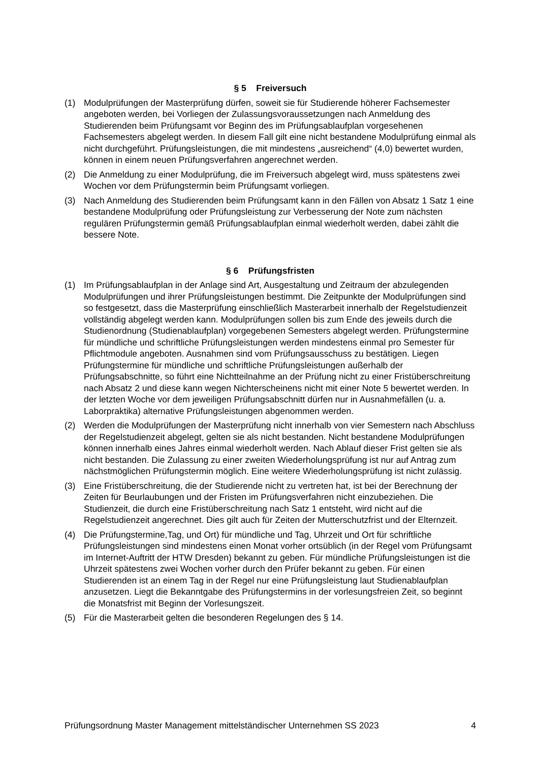§ 5 Freiversuch
(1) Modulprüfungen der Masterprüfung dürfen, soweit sie für Studierende höherer Fachsemester angeboten werden, bei Vorliegen der Zulassungsvoraussetzungen nach Anmeldung des Studierenden beim Prüfungsamt vor Beginn des im Prüfungsablaufplan vorgesehenen Fachsemesters abgelegt werden. In diesem Fall gilt eine nicht bestandene Modulprüfung einmal als nicht durchgeführt. Prüfungsleistungen, die mit mindestens „ausreichend“ (4,0) bewertet wurden, können in einem neuen Prüfungsverfahren angerechnet werden.
(2) Die Anmeldung zu einer Modulprüfung, die im Freiversuch abgelegt wird, muss spätestens zwei Wochen vor dem Prüfungstermin beim Prüfungsamt vorliegen.
(3) Nach Anmeldung des Studierenden beim Prüfungsamt kann in den Fällen von Absatz 1 Satz 1 eine bestandene Modulprüfung oder Prüfungsleistung zur Verbesserung der Note zum nächsten regulären Prüfungstermin gemäß Prüfungsablaufplan einmal wiederholt werden, dabei zählt die bessere Note.
§ 6 Prüfungsfristen
(1) Im Prüfungsablaufplan in der Anlage sind Art, Ausgestaltung und Zeitraum der abzulegenden Modulprüfungen und ihrer Prüfungsleistungen bestimmt. Die Zeitpunkte der Modulprüfungen sind so festgesetzt, dass die Masterprüfung einschließlich Masterarbeit innerhalb der Regelstudienzeit vollständig abgelegt werden kann. Modulprüfungen sollen bis zum Ende des jeweils durch die Studienordnung (Studienablaufplan) vorgegebenen Semesters abgelegt werden. Prüfungstermine für mündliche und schriftliche Prüfungsleistungen werden mindestens einmal pro Semester für Pflichtmodule angeboten. Ausnahmen sind vom Prüfungsausschuss zu bestätigen. Liegen Prüfungstermine für mündliche und schriftliche Prüfungsleistungen außerhalb der Prüfungsabschnitte, so führt eine Nichtteilnahme an der Prüfung nicht zu einer Fristüberschreitung nach Absatz 2 und diese kann wegen Nichterscheinens nicht mit einer Note 5 bewertet werden. In der letzten Woche vor dem jeweiligen Prüfungsabschnitt dürfen nur in Ausnahmefällen (u. a. Laborpraktika) alternative Prüfungsleistungen abgenommen werden.
(2) Werden die Modulprüfungen der Masterprüfung nicht innerhalb von vier Semestern nach Abschluss der Regelstudienzeit abgelegt, gelten sie als nicht bestanden. Nicht bestandene Modulprüfungen können innerhalb eines Jahres einmal wiederholt werden. Nach Ablauf dieser Frist gelten sie als nicht bestanden. Die Zulassung zu einer zweiten Wiederholungsprüfung ist nur auf Antrag zum nächstmöglichen Prüfungstermin möglich. Eine weitere Wiederholungsprüfung ist nicht zulässig.
(3) Eine Fristüberschreitung, die der Studierende nicht zu vertreten hat, ist bei der Berechnung der Zeiten für Beurlaubungen und der Fristen im Prüfungsverfahren nicht einzubeziehen. Die Studienzeit, die durch eine Fristüberschreitung nach Satz 1 entsteht, wird nicht auf die Regelstudienzeit angerechnet. Dies gilt auch für Zeiten der Mutterschutzfrist und der Elternzeit.
(4) Die Prüfungstermine,Tag, und Ort) für mündliche und Tag, Uhrzeit und Ort für schriftliche Prüfungsleistungen sind mindestens einen Monat vorher ortsüblich (in der Regel vom Prüfungsamt im Internet-Auftritt der HTW Dresden) bekannt zu geben. Für mündliche Prüfungsleistungen ist die Uhrzeit spätestens zwei Wochen vorher durch den Prüfer bekannt zu geben. Für einen Studierenden ist an einem Tag in der Regel nur eine Prüfungsleistung laut Studienablaufplan anzusetzen. Liegt die Bekanntgabe des Prüfungstermins in der vorlesungsfreien Zeit, so beginnt die Monatsfrist mit Beginn der Vorlesungszeit.
(5) Für die Masterarbeit gelten die besonderen Regelungen des § 14.
Prüfungsordnung Master Management mittelständischer Unternehmen SS 2023 4